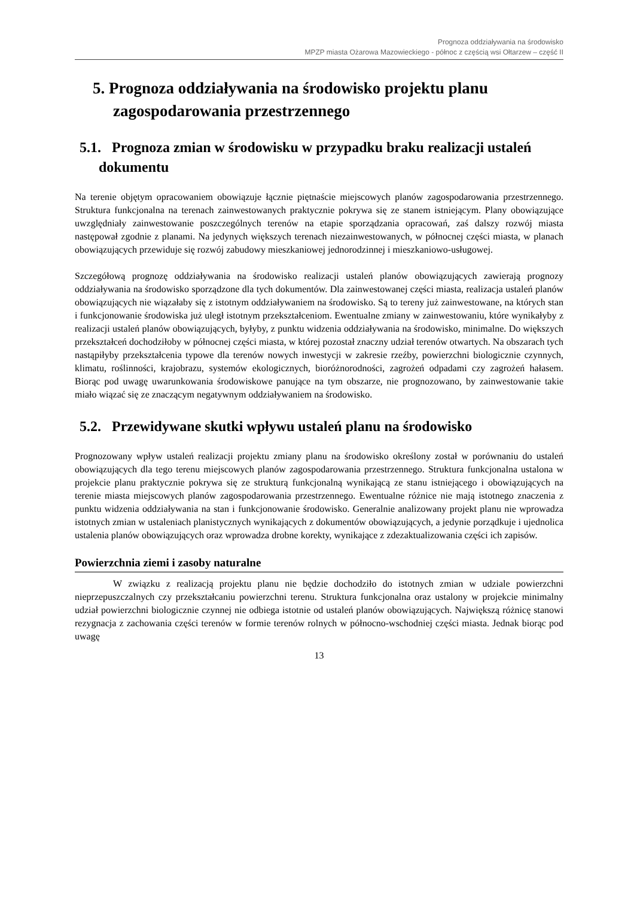Prognoza oddziaływania na środowisko
MPZP miasta Ożarowa Mazowieckiego - północ z częścią wsi Ołtarzew – część II
5. Prognoza oddziaływania na środowisko projektu planu zagospodarowania przestrzennego
5.1. Prognoza zmian w środowisku w przypadku braku realizacji ustaleń dokumentu
Na terenie objętym opracowaniem obowiązuje łącznie piętnaście miejscowych planów zagospodarowania przestrzennego. Struktura funkcjonalna na terenach zainwestowanych praktycznie pokrywa się ze stanem istniejącym. Plany obowiązujące uwzględniały zainwestowanie poszczególnych terenów na etapie sporządzania opracowań, zaś dalszy rozwój miasta następował zgodnie z planami. Na jedynych większych terenach niezainwestowanych, w północnej części miasta, w planach obowiązujących przewiduje się rozwój zabudowy mieszkaniowej jednorodzinnej i mieszkaniowo-usługowej.
Szczegółową prognozę oddziaływania na środowisko realizacji ustaleń planów obowiązujących zawierają prognozy oddziaływania na środowisko sporządzone dla tych dokumentów. Dla zainwestowanej części miasta, realizacja ustaleń planów obowiązujących nie wiązałaby się z istotnym oddziaływaniem na środowisko. Są to tereny już zainwestowane, na których stan i funkcjonowanie środowiska już uległ istotnym przekształceniom. Ewentualne zmiany w zainwestowaniu, które wynikałyby z realizacji ustaleń planów obowiązujących, byłyby, z punktu widzenia oddziaływania na środowisko, minimalne. Do większych przekształceń dochodziłoby w północnej części miasta, w której pozostał znaczny udział terenów otwartych. Na obszarach tych nastąpiłyby przekształcenia typowe dla terenów nowych inwestycji w zakresie rzeźby, powierzchni biologicznie czynnych, klimatu, roślinności, krajobrazu, systemów ekologicznych, bioróżnorodności, zagrożeń odpadami czy zagrożeń hałasem. Biorąc pod uwagę uwarunkowania środowiskowe panujące na tym obszarze, nie prognozowano, by zainwestowanie takie miało wiązać się ze znaczącym negatywnym oddziaływaniem na środowisko.
5.2. Przewidywane skutki wpływu ustaleń planu na środowisko
Prognozowany wpływ ustaleń realizacji projektu zmiany planu na środowisko określony został w porównaniu do ustaleń obowiązujących dla tego terenu miejscowych planów zagospodarowania przestrzennego. Struktura funkcjonalna ustalona w projekcie planu praktycznie pokrywa się ze strukturą funkcjonalną wynikającą ze stanu istniejącego i obowiązujących na terenie miasta miejscowych planów zagospodarowania przestrzennego. Ewentualne różnice nie mają istotnego znaczenia z punktu widzenia oddziaływania na stan i funkcjonowanie środowisko. Generalnie analizowany projekt planu nie wprowadza istotnych zmian w ustaleniach planistycznych wynikających z dokumentów obowiązujących, a jedynie porządkuje i ujednolica ustalenia planów obowiązujących oraz wprowadza drobne korekty, wynikające z zdezaktualizowania części ich zapisów.
Powierzchnia ziemi i zasoby naturalne
W związku z realizacją projektu planu nie będzie dochodziło do istotnych zmian w udziale powierzchni nieprzepuszczalnych czy przekształcaniu powierzchni terenu. Struktura funkcjonalna oraz ustalony w projekcie minimalny udział powierzchni biologicznie czynnej nie odbiega istotnie od ustaleń planów obowiązujących. Największą różnicę stanowi rezygnacja z zachowania części terenów w formie terenów rolnych w północno-wschodniej części miasta. Jednak biorąc pod uwagę
13